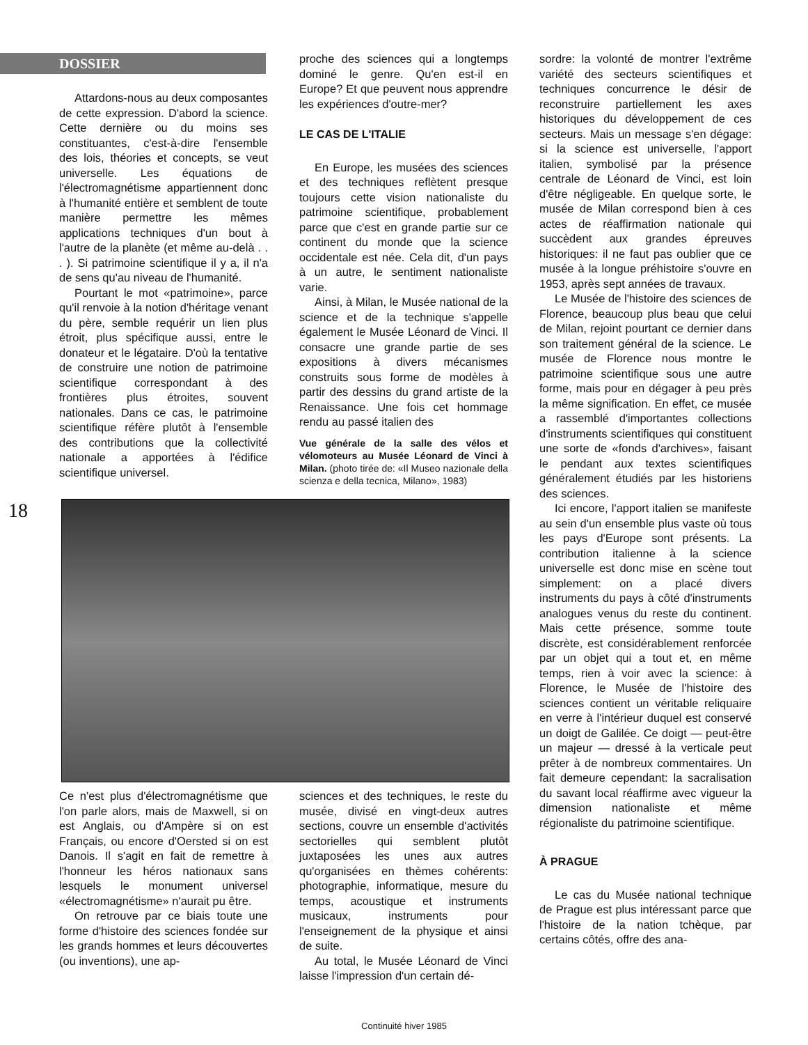DOSSIER
Attardons-nous au deux composantes de cette expression. D'abord la science. Cette dernière ou du moins ses constituantes, c'est-à-dire l'ensemble des lois, théories et concepts, se veut universelle. Les équations de l'électromagnétisme appartiennent donc à l'humanité entière et semblent de toute manière permettre les mêmes applications techniques d'un bout à l'autre de la planète (et même au-delà . . . ). Si patrimoine scientifique il y a, il n'a de sens qu'au niveau de l'humanité.
Pourtant le mot «patrimoine», parce qu'il renvoie à la notion d'héritage venant du père, semble requérir un lien plus étroit, plus spécifique aussi, entre le donateur et le légataire. D'où la tentative de construire une notion de patrimoine scientifique correspondant à des frontières plus étroites, souvent nationales. Dans ce cas, le patrimoine scientifique réfère plutôt à l'ensemble des contributions que la collectivité nationale a apportées à l'édifice scientifique universel.
proche des sciences qui a longtemps dominé le genre. Qu'en est-il en Europe? Et que peuvent nous apprendre les expériences d'outre-mer?
LE CAS DE L'ITALIE
En Europe, les musées des sciences et des techniques reflètent presque toujours cette vision nationaliste du patrimoine scientifique, probablement parce que c'est en grande partie sur ce continent du monde que la science occidentale est née. Cela dit, d'un pays à un autre, le sentiment nationaliste varie.
Ainsi, à Milan, le Musée national de la science et de la technique s'appelle également le Musée Léonard de Vinci. Il consacre une grande partie de ses expositions à divers mécanismes construits sous forme de modèles à partir des dessins du grand artiste de la Renaissance. Une fois cet hommage rendu au passé italien des
Vue générale de la salle des vélos et vélomoteurs au Musée Léonard de Vinci à Milan. (photo tirée de: «Il Museo nazionale della scienza e della tecnica, Milano», 1983)
sordre: la volonté de montrer l'extrême variété des secteurs scientifiques et techniques concurrence le désir de reconstruire partiellement les axes historiques du développement de ces secteurs. Mais un message s'en dégage: si la science est universelle, l'apport italien, symbolisé par la présence centrale de Léonard de Vinci, est loin d'être négligeable. En quelque sorte, le musée de Milan correspond bien à ces actes de réaffirmation nationale qui succèdent aux grandes épreuves historiques: il ne faut pas oublier que ce musée à la longue préhistoire s'ouvre en 1953, après sept années de travaux.
Le Musée de l'histoire des sciences de Florence, beaucoup plus beau que celui de Milan, rejoint pourtant ce dernier dans son traitement général de la science. Le musée de Florence nous montre le patrimoine scientifique sous une autre forme, mais pour en dégager à peu près la même signification. En effet, ce musée a rassemblé d'importantes collections d'instruments scientifiques qui constituent une sorte de «fonds d'archives», faisant le pendant aux textes scientifiques généralement étudiés par les historiens des sciences.
Ici encore, l'apport italien se manifeste au sein d'un ensemble plus vaste où tous les pays d'Europe sont présents. La contribution italienne à la science universelle est donc mise en scène tout simplement: on a placé divers instruments du pays à côté d'instruments analogues venus du reste du continent. Mais cette présence, somme toute discrète, est considérablement renforcée par un objet qui a tout et, en même temps, rien à voir avec la science: à Florence, le Musée de l'histoire des sciences contient un véritable reliquaire en verre à l'intérieur duquel est conservé un doigt de Galilée. Ce doigt — peut-être un majeur — dressé à la verticale peut prêter à de nombreux commentaires. Un fait demeure cependant: la sacralisation du savant local réaffirme avec vigueur la dimension nationaliste et même régionaliste du patrimoine scientifique.
À PRAGUE
Le cas du Musée national technique de Prague est plus intéressant parce que l'histoire de la nation tchèque, par certains côtés, offre des ana-
18
Ce n'est plus d'électromagnétisme que l'on parle alors, mais de Maxwell, si on est Anglais, ou d'Ampère si on est Français, ou encore d'Oersted si on est Danois. Il s'agit en fait de remettre à l'honneur les héros nationaux sans lesquels le monument universel «électromagnétisme» n'aurait pu être.
On retrouve par ce biais toute une forme d'histoire des sciences fondée sur les grands hommes et leurs découvertes (ou inventions), une ap-
sciences et des techniques, le reste du musée, divisé en vingt-deux autres sections, couvre un ensemble d'activités sectorielles qui semblent plutôt juxtaposées les unes aux autres qu'organisées en thèmes cohérents: photographie, informatique, mesure du temps, acoustique et instruments musicaux, instruments pour l'enseignement de la physique et ainsi de suite.
Au total, le Musée Léonard de Vinci laisse l'impression d'un certain dé-
Continuité hiver 1985